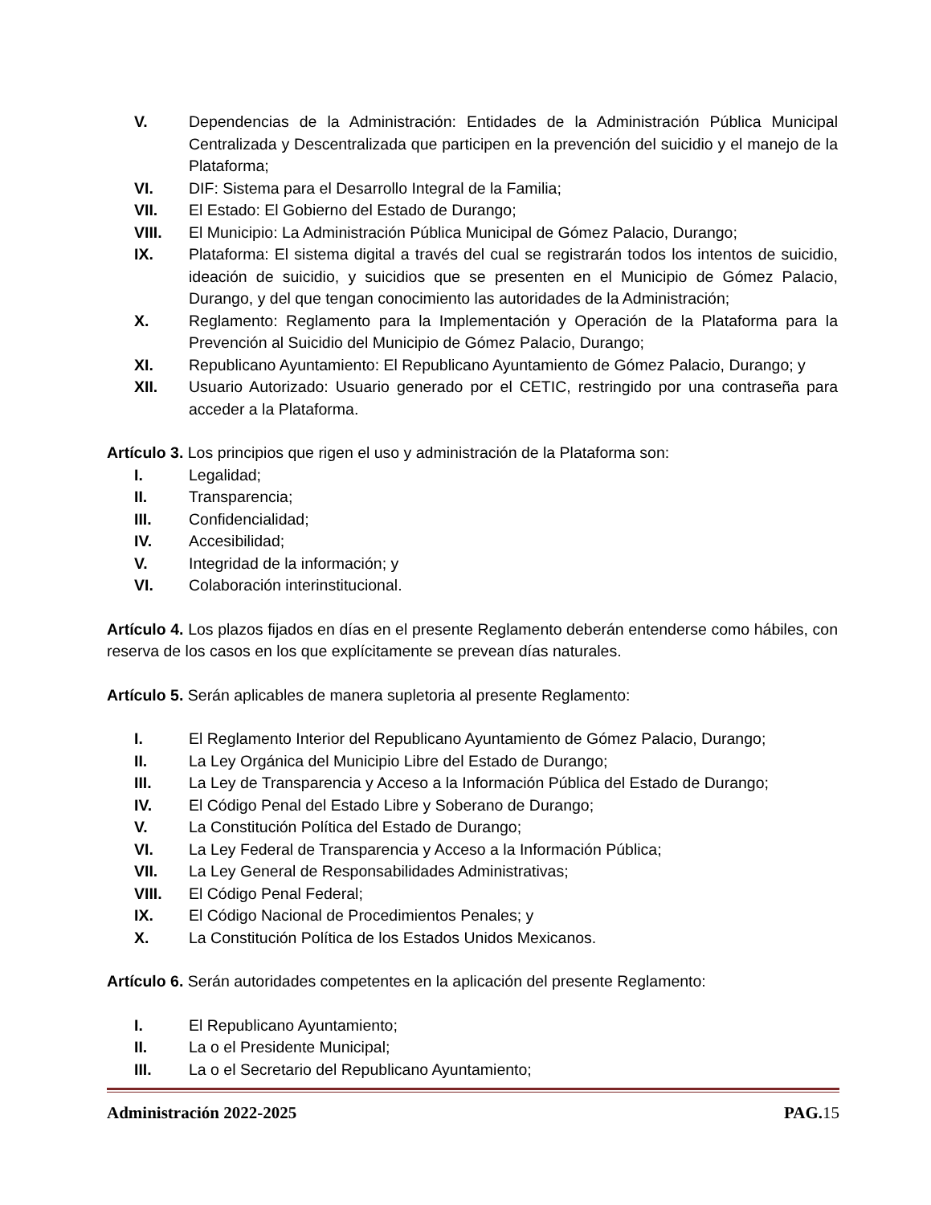V. Dependencias de la Administración: Entidades de la Administración Pública Municipal Centralizada y Descentralizada que participen en la prevención del suicidio y el manejo de la Plataforma;
VI. DIF: Sistema para el Desarrollo Integral de la Familia;
VII. El Estado: El Gobierno del Estado de Durango;
VIII. El Municipio: La Administración Pública Municipal de Gómez Palacio, Durango;
IX. Plataforma: El sistema digital a través del cual se registrarán todos los intentos de suicidio, ideación de suicidio, y suicidios que se presenten en el Municipio de Gómez Palacio, Durango, y del que tengan conocimiento las autoridades de la Administración;
X. Reglamento: Reglamento para la Implementación y Operación de la Plataforma para la Prevención al Suicidio del Municipio de Gómez Palacio, Durango;
XI. Republicano Ayuntamiento: El Republicano Ayuntamiento de Gómez Palacio, Durango; y
XII. Usuario Autorizado: Usuario generado por el CETIC, restringido por una contraseña para acceder a la Plataforma.
Artículo 3. Los principios que rigen el uso y administración de la Plataforma son:
I. Legalidad;
II. Transparencia;
III. Confidencialidad;
IV. Accesibilidad;
V. Integridad de la información; y
VI. Colaboración interinstitucional.
Artículo 4. Los plazos fijados en días en el presente Reglamento deberán entenderse como hábiles, con reserva de los casos en los que explícitamente se prevean días naturales.
Artículo 5. Serán aplicables de manera supletoria al presente Reglamento:
I. El Reglamento Interior del Republicano Ayuntamiento de Gómez Palacio, Durango;
II. La Ley Orgánica del Municipio Libre del Estado de Durango;
III. La Ley de Transparencia y Acceso a la Información Pública del Estado de Durango;
IV. El Código Penal del Estado Libre y Soberano de Durango;
V. La Constitución Política del Estado de Durango;
VI. La Ley Federal de Transparencia y Acceso a la Información Pública;
VII. La Ley General de Responsabilidades Administrativas;
VIII. El Código Penal Federal;
IX. El Código Nacional de Procedimientos Penales; y
X. La Constitución Política de los Estados Unidos Mexicanos.
Artículo 6. Serán autoridades competentes en la aplicación del presente Reglamento:
I. El Republicano Ayuntamiento;
II. La o el Presidente Municipal;
III. La o el Secretario del Republicano Ayuntamiento;
Administración 2022-2025 PAG. 15